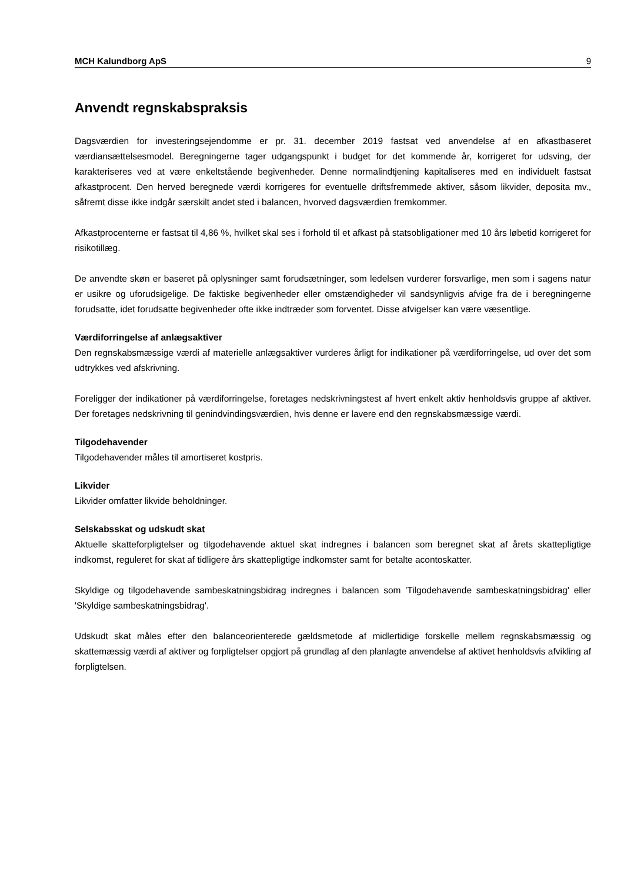MCH Kalundborg ApS 9
Anvendt regnskabspraksis
Dagsværdien for investeringsejendomme er pr. 31. december 2019 fastsat ved anvendelse af en afkastbaseret værdiansættelsesmodel. Beregningerne tager udgangspunkt i budget for det kommende år, korrigeret for udsving, der karakteriseres ved at være enkeltstående begivenheder. Denne normalindtjening kapitaliseres med en individuelt fastsat afkastprocent. Den herved beregnede værdi korrigeres for eventuelle driftsfremmede aktiver, såsom likvider, deposita mv., såfremt disse ikke indgår særskilt andet sted i balancen, hvorved dagsværdien fremkommer.
Afkastprocenterne er fastsat til 4,86 %, hvilket skal ses i forhold til et afkast på statsobligationer med 10 års løbetid korrigeret for risikotillæg.
De anvendte skøn er baseret på oplysninger samt forudsætninger, som ledelsen vurderer forsvarlige, men som i sagens natur er usikre og uforudsigelige. De faktiske begivenheder eller omstændigheder vil sandsynligvis afvige fra de i beregningerne forudsatte, idet forudsatte begivenheder ofte ikke indtræder som forventet. Disse afvigelser kan være væsentlige.
Værdiforringelse af anlægsaktiver
Den regnskabsmæssige værdi af materielle anlægsaktiver vurderes årligt for indikationer på værdiforringelse, ud over det som udtrykkes ved afskrivning.
Foreligger der indikationer på værdiforringelse, foretages nedskrivningstest af hvert enkelt aktiv henholdsvis gruppe af aktiver. Der foretages nedskrivning til genindvindingsværdien, hvis denne er lavere end den regnskabsmæssige værdi.
Tilgodehavender
Tilgodehavender måles til amortiseret kostpris.
Likvider
Likvider omfatter likvide beholdninger.
Selskabsskat og udskudt skat
Aktuelle skatteforpligtelser og tilgodehavende aktuel skat indregnes i balancen som beregnet skat af årets skattepligtige indkomst, reguleret for skat af tidligere års skattepligtige indkomster samt for betalte acontoskatter.
Skyldige og tilgodehavende sambeskatningsbidrag indregnes i balancen som 'Tilgodehavende sambeskatningsbidrag' eller 'Skyldige sambeskatningsbidrag'.
Udskudt skat måles efter den balanceorienterede gældsmetode af midlertidige forskelle mellem regnskabsmæssig og skattemæssig værdi af aktiver og forpligtelser opgjort på grundlag af den planlagte anvendelse af aktivet henholdsvis afvikling af forpligtelsen.